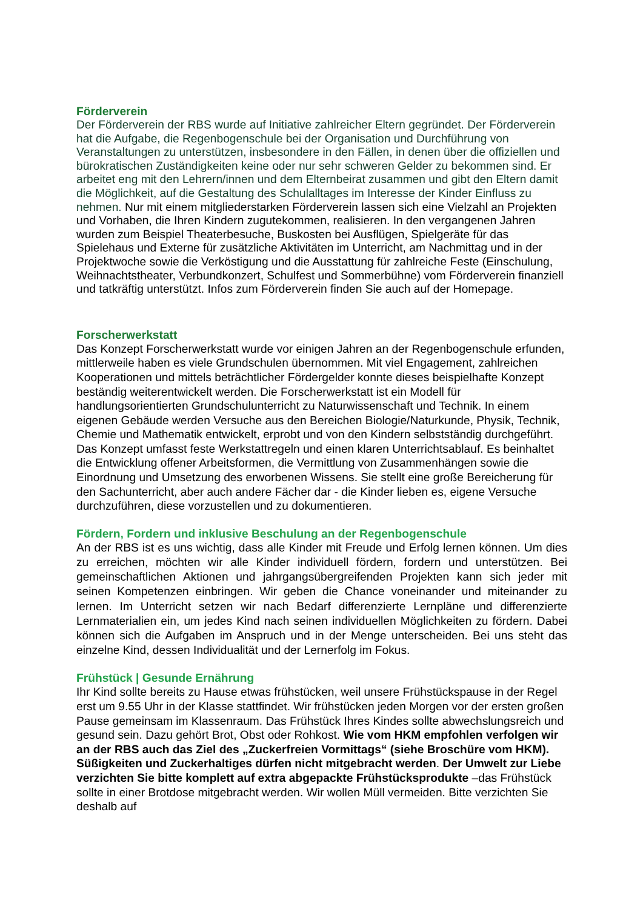Förderverein
Der Förderverein der RBS wurde auf Initiative zahlreicher Eltern gegründet. Der Förderverein hat die Aufgabe, die Regenbogenschule bei der Organisation und Durchführung von Veranstaltungen zu unterstützen, insbesondere in den Fällen, in denen über die offiziellen und bürokratischen Zuständigkeiten keine oder nur sehr schweren Gelder zu bekommen sind. Er arbeitet eng mit den Lehrern/innen und dem Elternbeirat zusammen und gibt den Eltern damit die Möglichkeit, auf die Gestaltung des Schulalltages im Interesse der Kinder Einfluss zu nehmen. Nur mit einem mitgliederstarken Förderverein lassen sich eine Vielzahl an Projekten und Vorhaben, die Ihren Kindern zugutekommen, realisieren. In den vergangenen Jahren wurden zum Beispiel Theaterbesuche, Buskosten bei Ausflügen, Spielgeräte für das Spielehaus und Externe für zusätzliche Aktivitäten im Unterricht, am Nachmittag und in der Projektwoche sowie die Verköstigung und die Ausstattung für zahlreiche Feste (Einschulung, Weihnachtstheater, Verbundkonzert, Schulfest und Sommerbühne) vom Förderverein finanziell und tatkräftig unterstützt. Infos zum Förderverein finden Sie auch auf der Homepage.
Forscherwerkstatt
Das Konzept Forscherwerkstatt wurde vor einigen Jahren an der Regenbogenschule erfunden, mittlerweile haben es viele Grundschulen übernommen. Mit viel Engagement, zahlreichen Kooperationen und mittels beträchtlicher Fördergelder konnte dieses beispielhafte Konzept beständig weiterentwickelt werden. Die Forscherwerkstatt ist ein Modell für handlungsorientierten Grundschulunterricht zu Naturwissenschaft und Technik. In einem eigenen Gebäude werden Versuche aus den Bereichen Biologie/Naturkunde, Physik, Technik, Chemie und Mathematik entwickelt, erprobt und von den Kindern selbstständig durchgeführt. Das Konzept umfasst feste Werkstattregeln und einen klaren Unterrichtsablauf. Es beinhaltet die Entwicklung offener Arbeitsformen, die Vermittlung von Zusammenhängen sowie die Einordnung und Umsetzung des erworbenen Wissens. Sie stellt eine große Bereicherung für den Sachunterricht, aber auch andere Fächer dar - die Kinder lieben es, eigene Versuche durchzuführen, diese vorzustellen und zu dokumentieren.
Fördern, Fordern und inklusive Beschulung an der Regenbogenschule
An der RBS ist es uns wichtig, dass alle Kinder mit Freude und Erfolg lernen können. Um dies zu erreichen, möchten wir alle Kinder individuell fördern, fordern und unterstützen. Bei gemeinschaftlichen Aktionen und jahrgangsübergreifenden Projekten kann sich jeder mit seinen Kompetenzen einbringen. Wir geben die Chance voneinander und miteinander zu lernen. Im Unterricht setzen wir nach Bedarf differenzierte Lernpläne und differenzierte Lernmaterialien ein, um jedes Kind nach seinen individuellen Möglichkeiten zu fördern. Dabei können sich die Aufgaben im Anspruch und in der Menge unterscheiden. Bei uns steht das einzelne Kind, dessen Individualität und der Lernerfolg im Fokus.
Frühstück | Gesunde Ernährung
Ihr Kind sollte bereits zu Hause etwas frühstücken, weil unsere Frühstückspause in der Regel erst um 9.55 Uhr in der Klasse stattfindet. Wir frühstücken jeden Morgen vor der ersten großen Pause gemeinsam im Klassenraum. Das Frühstück Ihres Kindes sollte abwechslungsreich und gesund sein. Dazu gehört Brot, Obst oder Rohkost. Wie vom HKM empfohlen verfolgen wir an der RBS auch das Ziel des „Zuckerfreien Vormittags“ (siehe Broschüre vom HKM). Süßigkeiten und Zuckerhaltiges dürfen nicht mitgebracht werden. Der Umwelt zur Liebe verzichten Sie bitte komplett auf extra abgepackte Frühstücksprodukte –das Frühstück sollte in einer Brotdose mitgebracht werden. Wir wollen Müll vermeiden. Bitte verzichten Sie deshalb auf